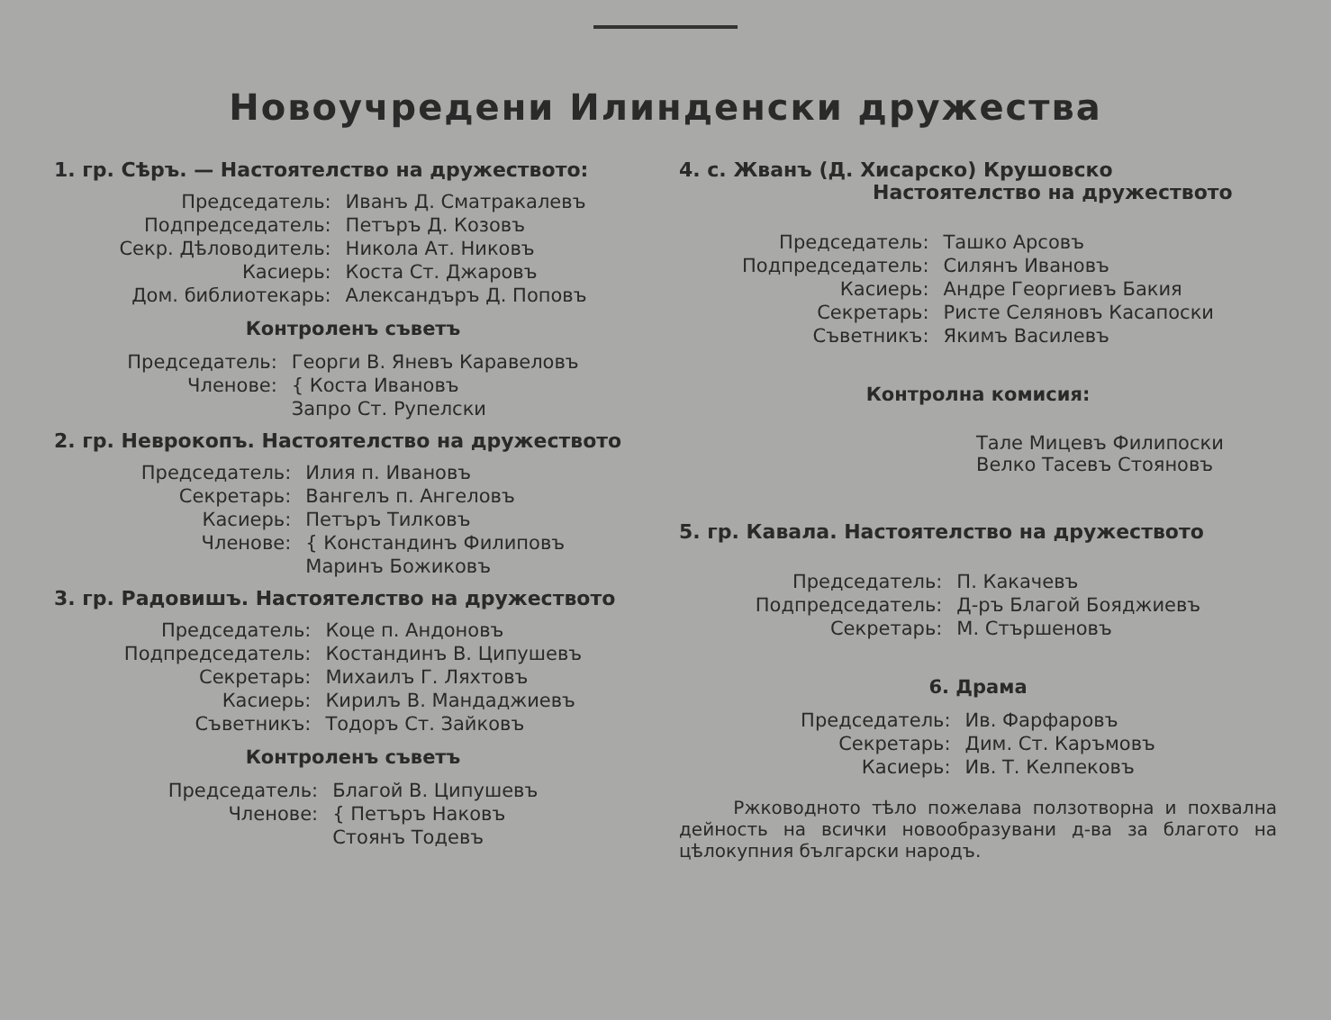Новоучредени Илинденски дружества
1. гр. Сѣръ. — Настоятелство на дружеството:
| Председатель: | Иванъ Д. Сматракалевъ |
| Подпредседатель: | Петъръ Д. Козовъ |
| Секр. Дѣловодитель: | Никола Ат. Никовъ |
| Касиерь: | Коста Ст. Джаровъ |
| Дом. библиотекарь: | Александъръ Д. Поповъ |
Контроленъ съветъ
| Председатель: | Георги В. Яневъ Каравеловъ |
| Членове: | { Коста Ивановъ |
| | Запро Ст. Рупелски |
2. гр. Неврокопъ. Настоятелство на дружеството
| Председатель: | Илия п. Ивановъ |
| Секретарь: | Вангелъ п. Ангеловъ |
| Касиерь: | Петъръ Тилковъ |
| Членове: | { Констандинъ Филиповъ |
| | Маринъ Божиковъ |
3. гр. Радовишъ. Настоятелство на дружеството
| Председатель: | Коце п. Андоновъ |
| Подпредседатель: | Костандинъ В. Ципушевъ |
| Секретарь: | Михаилъ Г. Ляхтовъ |
| Касиерь: | Кирилъ В. Мандаджиевъ |
| Съветникъ: | Тодоръ Ст. Зайковъ |
Контроленъ съветъ
| Председатель: | Благой В. Ципушевъ |
| Членове: | { Петъръ Наковъ |
| | Стоянъ Тодевъ |
4. с. Жванъ (Д. Хисарско) Крушовско
Настоятелство на дружеството
| Председатель: | Ташко Арсовъ |
| Подпредседатель: | Силянъ Ивановъ |
| Касиерь: | Андре Георгиевъ Бакия |
| Секретарь: | Ристе Селяновъ Касапоски |
| Съветникъ: | Якимъ Василевъ |
Контролна комисия:
Тале Мицевъ Филипоски
Велко Тасевъ Стояновъ
5. гр. Кавала. Настоятелство на дружеството
| Председатель: | П. Какачевъ |
| Подпредседатель: | Д-ръ Благой Бояджиевъ |
| Секретарь: | М. Стършеновъ |
6. Драма
| Председатель: | Ив. Фарфаровъ |
| Секретарь: | Дим. Ст. Каръмовъ |
| Касиерь: | Ив. Т. Келпековъ |
Ржководното тѣло пожелава ползотворна и похвална дейность на всички новообразувани д-ва за благото на цѣлокупния български народъ.